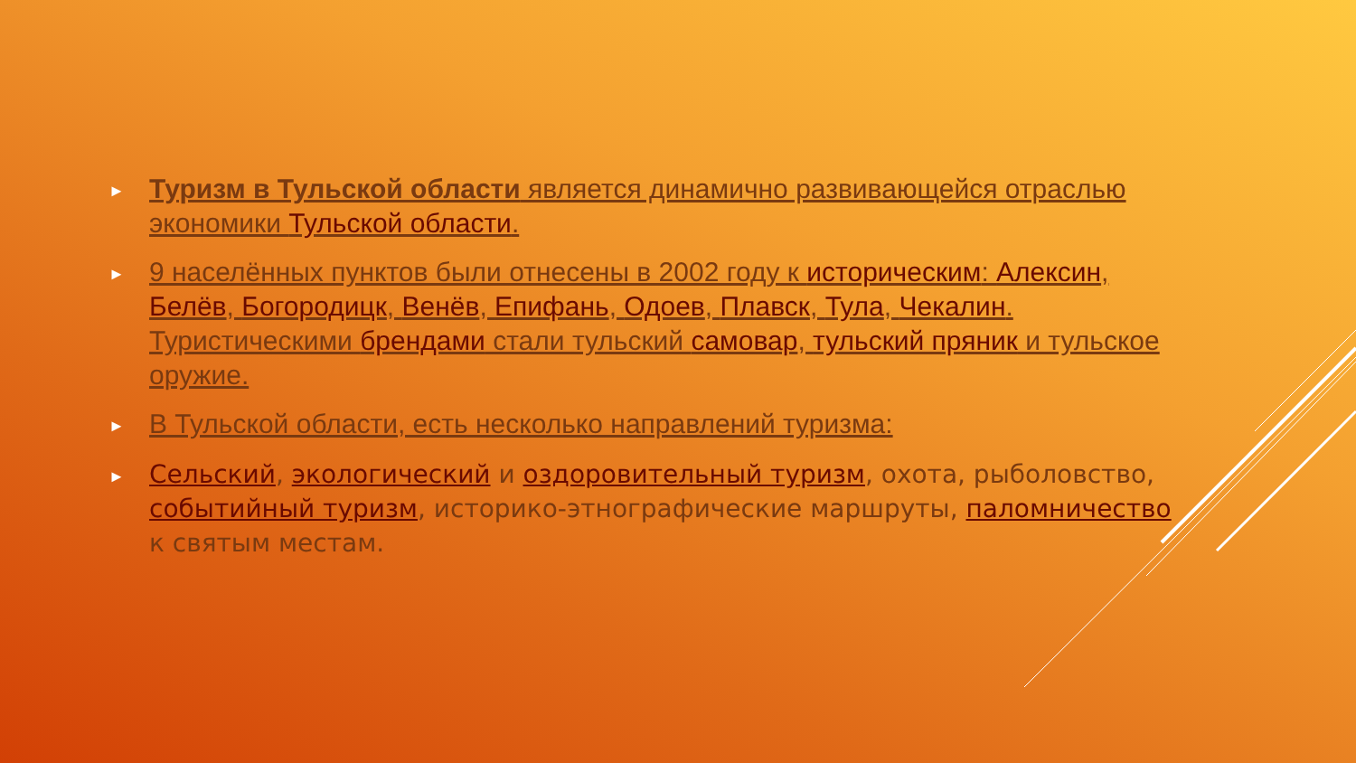► Туризм в Тульской области является динамично развивающейся отраслью экономики Тульской области.
► 9 населённых пунктов были отнесены в 2002 году к историческим: Алексин, Белёв, Богородицк, Венёв, Епифань, Одоев, Плавск, Тула, Чекалин. Туристическими брендами стали тульский самовар, тульский пряник и тульское оружие.
► В Тульской области, есть несколько направлений туризма:
► Сельский, экологический и оздоровительный туризм, охота, рыболовство, событийный туризм, историко-этнографические маршруты, паломничество к святым местам.